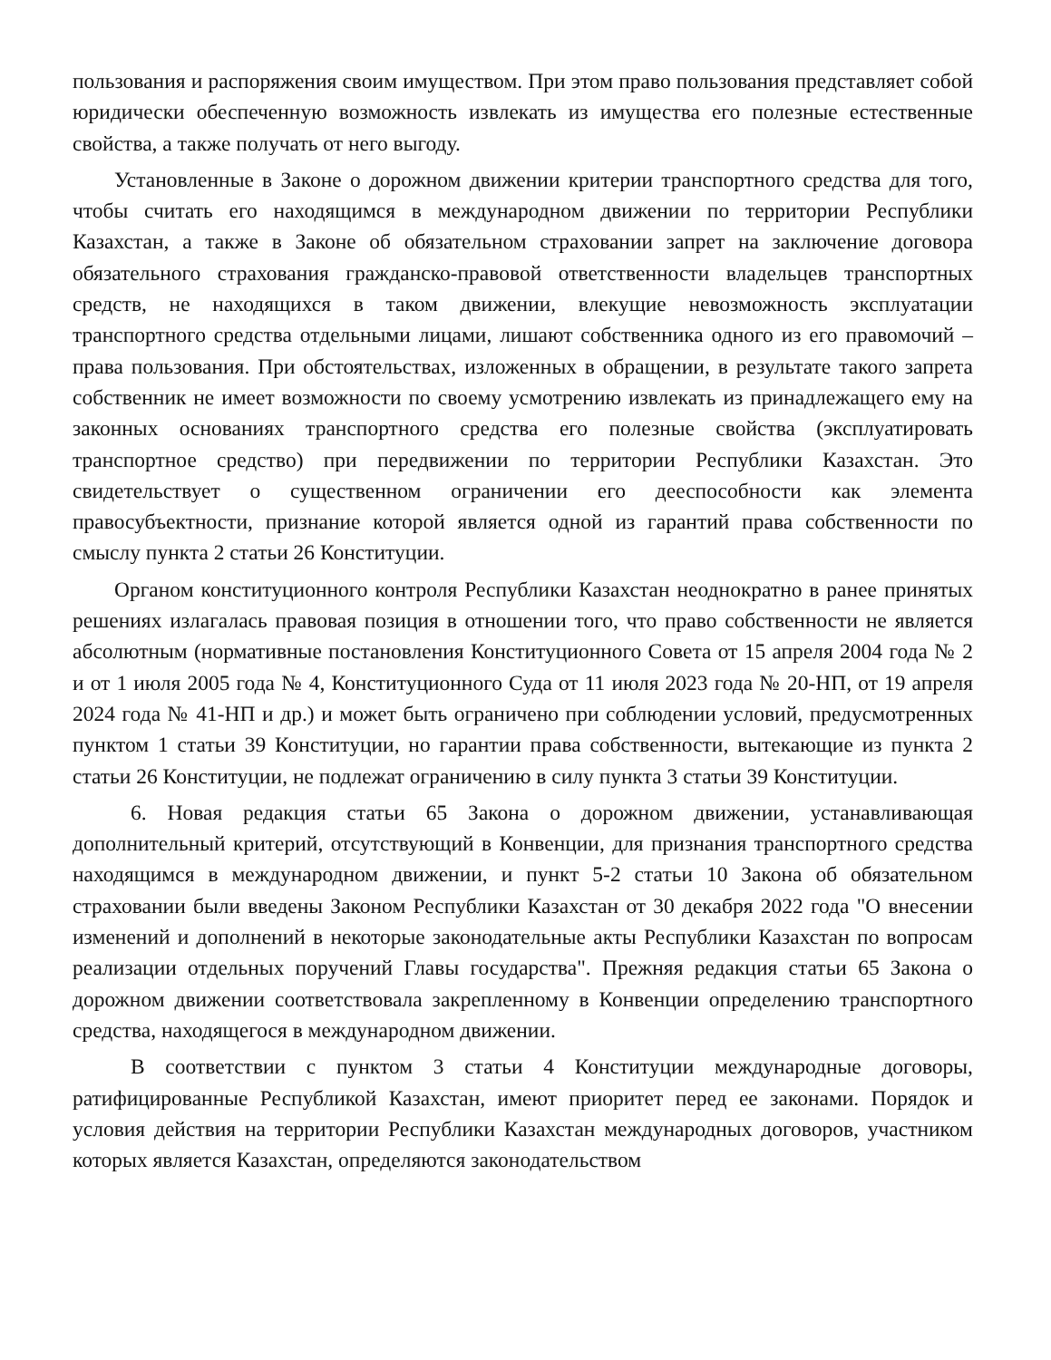пользования и распоряжения своим имуществом. При этом право пользования представляет собой юридически обеспеченную возможность извлекать из имущества его полезные естественные свойства, а также получать от него выгоду.
Установленные в Законе о дорожном движении критерии транспортного средства для того, чтобы считать его находящимся в международном движении по территории Республики Казахстан, а также в Законе об обязательном страховании запрет на заключение договора обязательного страхования гражданско-правовой ответственности владельцев транспортных средств, не находящихся в таком движении, влекущие невозможность эксплуатации транспортного средства отдельными лицами, лишают собственника одного из его правомочий – права пользования. При обстоятельствах, изложенных в обращении, в результате такого запрета собственник не имеет возможности по своему усмотрению извлекать из принадлежащего ему на законных основаниях транспортного средства его полезные свойства (эксплуатировать транспортное средство) при передвижении по территории Республики Казахстан. Это свидетельствует о существенном ограничении его дееспособности как элемента правосубъектности, признание которой является одной из гарантий права собственности по смыслу пункта 2 статьи 26 Конституции.
Органом конституционного контроля Республики Казахстан неоднократно в ранее принятых решениях излагалась правовая позиция в отношении того, что право собственности не является абсолютным (нормативные постановления Конституционного Совета от 15 апреля 2004 года № 2 и от 1 июля 2005 года № 4, Конституционного Суда от 11 июля 2023 года № 20-НП, от 19 апреля 2024 года № 41-НП и др.) и может быть ограничено при соблюдении условий, предусмотренных пунктом 1 статьи 39 Конституции, но гарантии права собственности, вытекающие из пункта 2 статьи 26 Конституции, не подлежат ограничению в силу пункта 3 статьи 39 Конституции.
6. Новая редакция статьи 65 Закона о дорожном движении, устанавливающая дополнительный критерий, отсутствующий в Конвенции, для признания транспортного средства находящимся в международном движении, и пункт 5-2 статьи 10 Закона об обязательном страховании были введены Законом Республики Казахстан от 30 декабря 2022 года "О внесении изменений и дополнений в некоторые законодательные акты Республики Казахстан по вопросам реализации отдельных поручений Главы государства". Прежняя редакция статьи 65 Закона о дорожном движении соответствовала закрепленному в Конвенции определению транспортного средства, находящегося в международном движении.
В соответствии с пунктом 3 статьи 4 Конституции международные договоры, ратифицированные Республикой Казахстан, имеют приоритет перед ее законами. Порядок и условия действия на территории Республики Казахстан международных договоров, участником которых является Казахстан, определяются законодательством